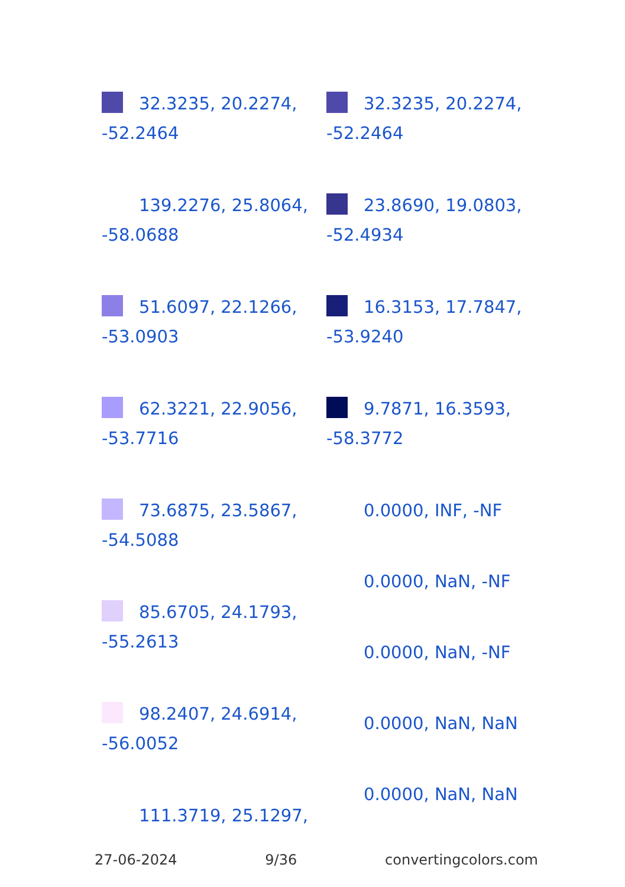32.3235, 20.2274, -52.2464
139.2276, 25.8064, -58.0688
51.6097, 22.1266, -53.0903
62.3221, 22.9056, -53.7716
73.6875, 23.5867, -54.5088
85.6705, 24.1793, -55.2613
98.2407, 24.6914, -56.0052
111.3719, 25.1297,
32.3235, 20.2274, -52.2464
23.8690, 19.0803, -52.4934
16.3153, 17.7847, -53.9240
9.7871, 16.3593, -58.3772
0.0000, INF, -NF
0.0000, NaN, -NF
0.0000, NaN, -NF
0.0000, NaN, NaN
0.0000, NaN, NaN
27-06-2024 9/36 convertingcolors.com